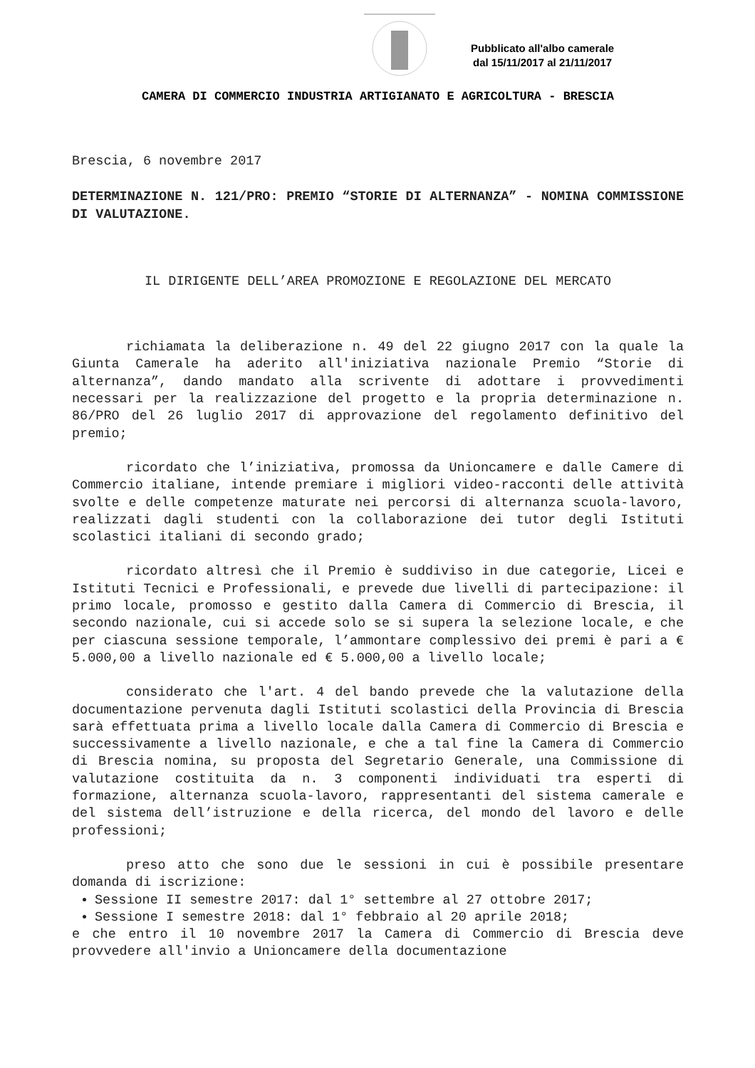Pubblicato all'albo camerale
dal 15/11/2017 al 21/11/2017
CAMERA DI COMMERCIO INDUSTRIA ARTIGIANATO E AGRICOLTURA - BRESCIA
Brescia, 6 novembre 2017
DETERMINAZIONE N. 121/PRO: PREMIO “STORIE DI ALTERNANZA” - NOMINA COMMISSIONE DI VALUTAZIONE.
IL DIRIGENTE DELL’AREA PROMOZIONE E REGOLAZIONE DEL MERCATO
richiamata la deliberazione n. 49 del 22 giugno 2017 con la quale la Giunta Camerale ha aderito all'iniziativa nazionale Premio “Storie di alternanza”, dando mandato alla scrivente di adottare i provvedimenti necessari per la realizzazione del progetto e la propria determinazione n. 86/PRO del 26 luglio 2017 di approvazione del regolamento definitivo del premio;
ricordato che l’iniziativa, promossa da Unioncamere e dalle Camere di Commercio italiane, intende premiare i migliori video-racconti delle attività svolte e delle competenze maturate nei percorsi di alternanza scuola-lavoro, realizzati dagli studenti con la collaborazione dei tutor degli Istituti scolastici italiani di secondo grado;
ricordato altresì che il Premio è suddiviso in due categorie, Licei e Istituti Tecnici e Professionali, e prevede due livelli di partecipazione: il primo locale, promosso e gestito dalla Camera di Commercio di Brescia, il secondo nazionale, cui si accede solo se si supera la selezione locale, e che per ciascuna sessione temporale, l’ammontare complessivo dei premi è pari a € 5.000,00 a livello nazionale ed € 5.000,00 a livello locale;
considerato che l'art. 4 del bando prevede che la valutazione della documentazione pervenuta dagli Istituti scolastici della Provincia di Brescia sarà effettuata prima a livello locale dalla Camera di Commercio di Brescia e successivamente a livello nazionale, e che a tal fine la Camera di Commercio di Brescia nomina, su proposta del Segretario Generale, una Commissione di valutazione costituita da n. 3 componenti individuati tra esperti di formazione, alternanza scuola-lavoro, rappresentanti del sistema camerale e del sistema dell’istruzione e della ricerca, del mondo del lavoro e delle professioni;
preso atto che sono due le sessioni in cui è possibile presentare domanda di iscrizione:
Sessione II semestre 2017: dal 1° settembre al 27 ottobre 2017;
Sessione I semestre 2018: dal 1° febbraio al 20 aprile 2018;
e che entro il 10 novembre 2017 la Camera di Commercio di Brescia deve provvedere all'invio a Unioncamere della documentazione